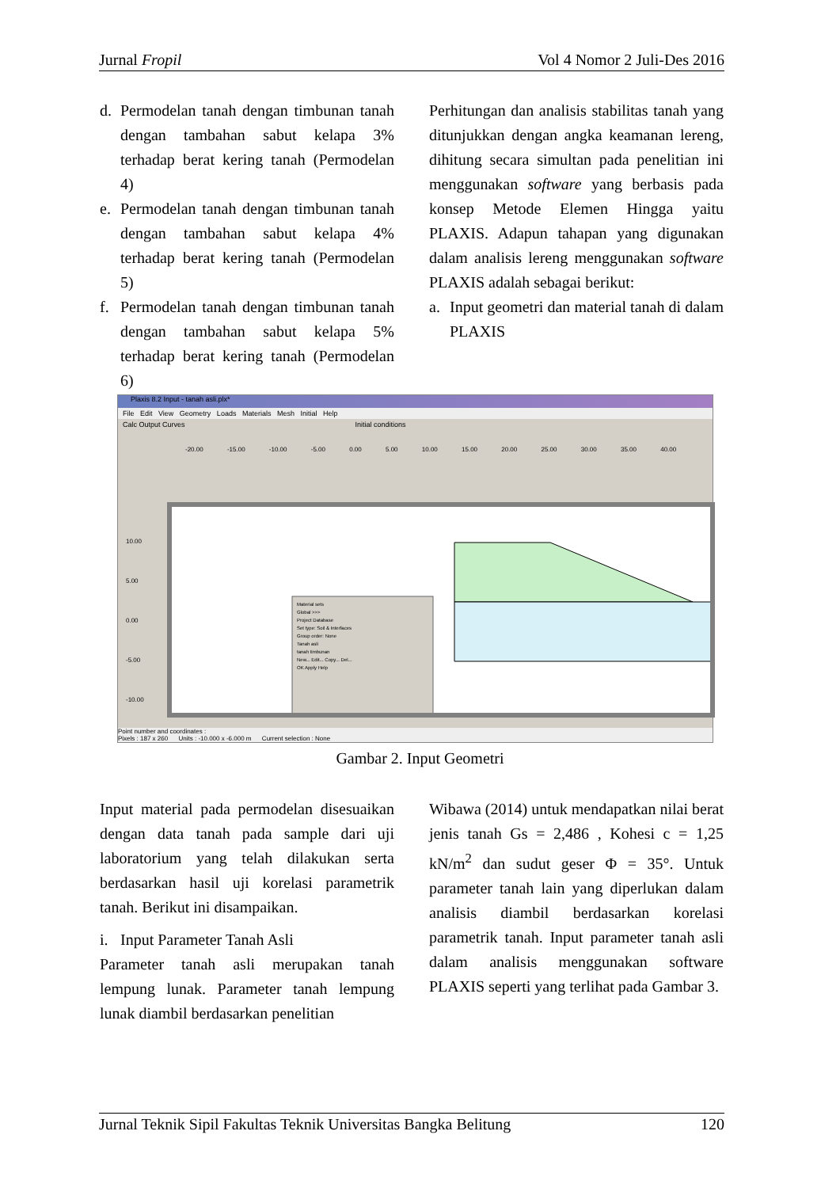Jurnal Fropil Vol 4 Nomor 2 Juli-Des 2016
d. Permodelan tanah dengan timbunan tanah dengan tambahan sabut kelapa 3% terhadap berat kering tanah (Permodelan 4)
e. Permodelan tanah dengan timbunan tanah dengan tambahan sabut kelapa 4% terhadap berat kering tanah (Permodelan 5)
f. Permodelan tanah dengan timbunan tanah dengan tambahan sabut kelapa 5% terhadap berat kering tanah (Permodelan 6)
Perhitungan dan analisis stabilitas tanah yang ditunjukkan dengan angka keamanan lereng, dihitung secara simultan pada penelitian ini menggunakan software yang berbasis pada konsep Metode Elemen Hingga yaitu PLAXIS. Adapun tahapan yang digunakan dalam analisis lereng menggunakan software PLAXIS adalah sebagai berikut:
a. Input geometri dan material tanah di dalam PLAXIS
Plaxis 8.2 Input - tanah asli.plx*
File Edit View Geometry Loads Materials Mesh Initial Help
Calc Output Curves Initial conditions
-20.00 -15.00 -10.00 -5.00 0.00 5.00 10.00 15.00 20.00 25.00 30.00 35.00 40.00
10.00
5.00
0.00
-5.00
-10.00
Material sets
Global >>>
Project Database
Set type: Soil & Interfaces
Group order: None
Tanah asli
tanah timbunan
New... Edit... Copy... Del...
OK Apply Help
Point number and coordinates :
Pixels : 187 x 260 Units : -10.000 x -6.000 m Current selection : None
Gambar 2. Input Geometri
Input material pada permodelan disesuaikan dengan data tanah pada sample dari uji laboratorium yang telah dilakukan serta berdasarkan hasil uji korelasi parametrik tanah. Berikut ini disampaikan.
i. Input Parameter Tanah Asli
Parameter tanah asli merupakan tanah lempung lunak. Parameter tanah lempung lunak diambil berdasarkan penelitian
Wibawa (2014) untuk mendapatkan nilai berat jenis tanah Gs = 2,486 , Kohesi c = 1,25 kN/m<sup>2</sup> dan sudut geser Φ = 35°. Untuk parameter tanah lain yang diperlukan dalam analisis diambil berdasarkan korelasi parametrik tanah. Input parameter tanah asli dalam analisis menggunakan software PLAXIS seperti yang terlihat pada Gambar 3.
Jurnal Teknik Sipil Fakultas Teknik Universitas Bangka Belitung 120